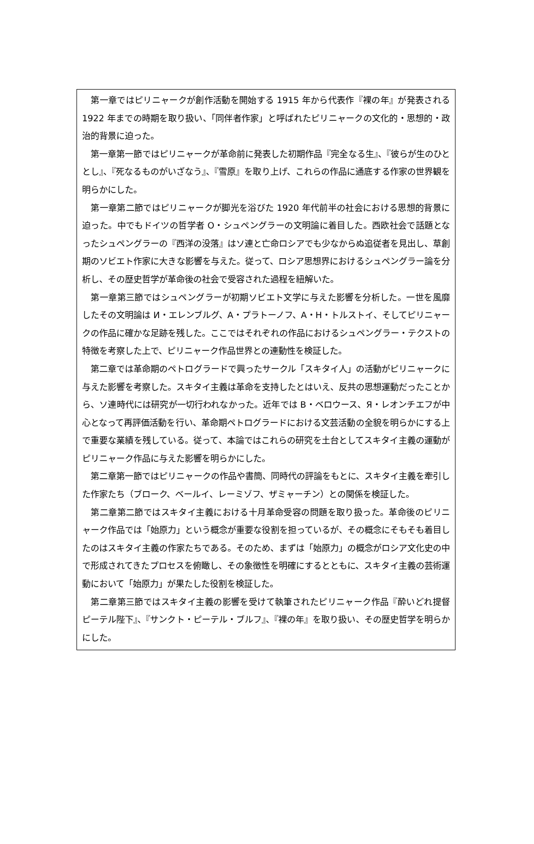第一章ではピリニャークが創作活動を開始する 1915 年から代表作『裸の年』が発表される 1922 年までの時期を取り扱い、「同伴者作家」と呼ばれたピリニャークの文化的・思想的・政治的背景に迫った。
第一章第一節ではピリニャークが革命前に発表した初期作品『完全なる生』、『彼らが生のひととし』、『死なるものがいざなう』、『雪原』を取り上げ、これらの作品に通底する作家の世界観を明らかにした。
第一章第二節ではピリニャークが脚光を浴びた 1920 年代前半の社会における思想的背景に迫った。中でもドイツの哲学者 O・シュペングラーの文明論に着目した。西欧社会で話題となったシュペングラーの『西洋の没落』はソ連と亡命ロシアでも少なからぬ追従者を見出し、草創期のソビエト作家に大きな影響を与えた。従って、ロシア思想界におけるシュペングラー論を分析し、その歴史哲学が革命後の社会で受容された過程を紐解いた。
第一章第三節ではシュペングラーが初期ソビエト文学に与えた影響を分析した。一世を風靡したその文明論は И・エレンブルグ、A・プラトーノフ、A・H・トルストイ、そしてピリニャークの作品に確かな足跡を残した。ここではそれぞれの作品におけるシュペングラー・テクストの特徴を考察した上で、ピリニャーク作品世界との連動性を検証した。
第二章では革命期のペトログラードで興ったサークル「スキタイ人」の活動がピリニャークに与えた影響を考察した。スキタイ主義は革命を支持したとはいえ、反共の思想運動だったことから、ソ連時代には研究が一切行われなかった。近年では B・ベロウース、Я・レオンチエフが中心となって再評価活動を行い、革命期ペトログラードにおける文芸活動の全貌を明らかにする上で重要な業績を残している。従って、本論ではこれらの研究を土台としてスキタイ主義の運動がピリニャーク作品に与えた影響を明らかにした。
第二章第一節ではピリニャークの作品や書簡、同時代の評論をもとに、スキタイ主義を牽引した作家たち（ブローク、ベールイ、レーミゾフ、ザミャーチン）との関係を検証した。
第二章第二節ではスキタイ主義における十月革命受容の問題を取り扱った。革命後のピリニャーク作品では「始原力」という概念が重要な役割を担っているが、その概念にそもそも着目したのはスキタイ主義の作家たちである。そのため、まずは「始原力」の概念がロシア文化史の中で形成されてきたプロセスを俯瞰し、その象徴性を明確にするとともに、スキタイ主義の芸術運動において「始原力」が果たした役割を検証した。
第二章第三節ではスキタイ主義の影響を受けて執筆されたピリニャーク作品『酔いどれ提督ピーテル陛下』、『サンクト・ピーテル・ブルフ』、『裸の年』を取り扱い、その歴史哲学を明らかにした。